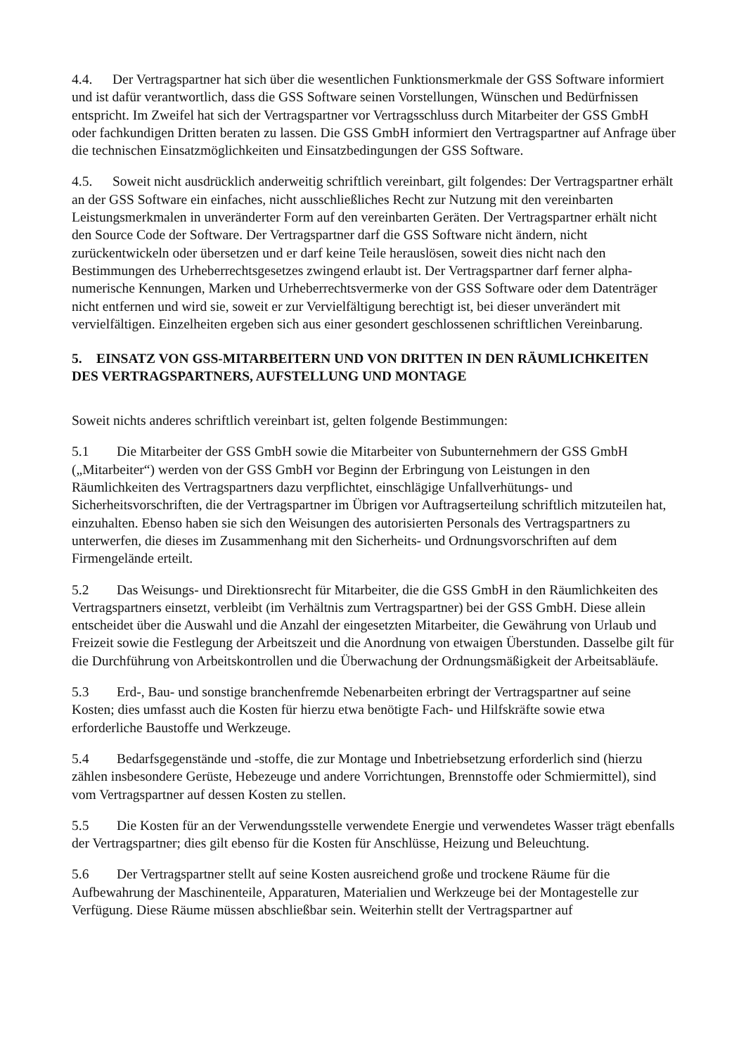4.4. Der Vertragspartner hat sich über die wesentlichen Funktionsmerkmale der GSS Software informiert und ist dafür verantwortlich, dass die GSS Software seinen Vorstellungen, Wünschen und Bedürfnissen entspricht. Im Zweifel hat sich der Vertragspartner vor Vertragsschluss durch Mitarbeiter der GSS GmbH oder fachkundigen Dritten beraten zu lassen. Die GSS GmbH informiert den Vertragspartner auf Anfrage über die technischen Einsatzmöglichkeiten und Einsatzbedingungen der GSS Software.
4.5. Soweit nicht ausdrücklich anderweitig schriftlich vereinbart, gilt folgendes: Der Vertragspartner erhält an der GSS Software ein einfaches, nicht ausschließliches Recht zur Nutzung mit den vereinbarten Leistungsmerkmalen in unveränderter Form auf den vereinbarten Geräten. Der Vertragspartner erhält nicht den Source Code der Software. Der Vertragspartner darf die GSS Software nicht ändern, nicht zurückentwickeln oder übersetzen und er darf keine Teile herauslösen, soweit dies nicht nach den Bestimmungen des Urheberrechtsgesetzes zwingend erlaubt ist. Der Vertragspartner darf ferner alpha-numerische Kennungen, Marken und Urheberrechtsvermerke von der GSS Software oder dem Datenträger nicht entfernen und wird sie, soweit er zur Vervielfältigung berechtigt ist, bei dieser unverändert mit vervielfältigen. Einzelheiten ergeben sich aus einer gesondert geschlossenen schriftlichen Vereinbarung.
5. EINSATZ VON GSS-MITARBEITERN UND VON DRITTEN IN DEN RÄUMLICHKEITEN DES VERTRAGSPARTNERS, AUFSTELLUNG UND MONTAGE
Soweit nichts anderes schriftlich vereinbart ist, gelten folgende Bestimmungen:
5.1 Die Mitarbeiter der GSS GmbH sowie die Mitarbeiter von Subunternehmern der GSS GmbH („Mitarbeiter“) werden von der GSS GmbH vor Beginn der Erbringung von Leistungen in den Räumlichkeiten des Vertragspartners dazu verpflichtet, einschlägige Unfallverhütungs- und Sicherheitsvorschriften, die der Vertragspartner im Übrigen vor Auftragserteilung schriftlich mitzuteilen hat, einzuhalten. Ebenso haben sie sich den Weisungen des autorisierten Personals des Vertragspartners zu unterwerfen, die dieses im Zusammenhang mit den Sicherheits- und Ordnungsvorschriften auf dem Firmengelände erteilt.
5.2 Das Weisungs- und Direktionsrecht für Mitarbeiter, die die GSS GmbH in den Räumlichkeiten des Vertragspartners einsetzt, verbleibt (im Verhältnis zum Vertragspartner) bei der GSS GmbH. Diese allein entscheidet über die Auswahl und die Anzahl der eingesetzten Mitarbeiter, die Gewährung von Urlaub und Freizeit sowie die Festlegung der Arbeitszeit und die Anordnung von etwaigen Überstunden. Dasselbe gilt für die Durchführung von Arbeitskontrollen und die Überwachung der Ordnungsmäßigkeit der Arbeitsabläufe.
5.3 Erd-, Bau- und sonstige branchenfremde Nebenarbeiten erbringt der Vertragspartner auf seine Kosten; dies umfasst auch die Kosten für hierzu etwa benötigte Fach- und Hilfskräfte sowie etwa erforderliche Baustoffe und Werkzeuge.
5.4 Bedarfsgegenstände und -stoffe, die zur Montage und Inbetriebsetzung erforderlich sind (hierzu zählen insbesondere Gerüste, Hebezeuge und andere Vorrichtungen, Brennstoffe oder Schmiermittel), sind vom Vertragspartner auf dessen Kosten zu stellen.
5.5 Die Kosten für an der Verwendungsstelle verwendete Energie und verwendetes Wasser trägt ebenfalls der Vertragspartner; dies gilt ebenso für die Kosten für Anschlüsse, Heizung und Beleuchtung.
5.6 Der Vertragspartner stellt auf seine Kosten ausreichend große und trockene Räume für die Aufbewahrung der Maschinenteile, Apparaturen, Materialien und Werkzeuge bei der Montagestelle zur Verfügung. Diese Räume müssen abschließbar sein. Weiterhin stellt der Vertragspartner auf